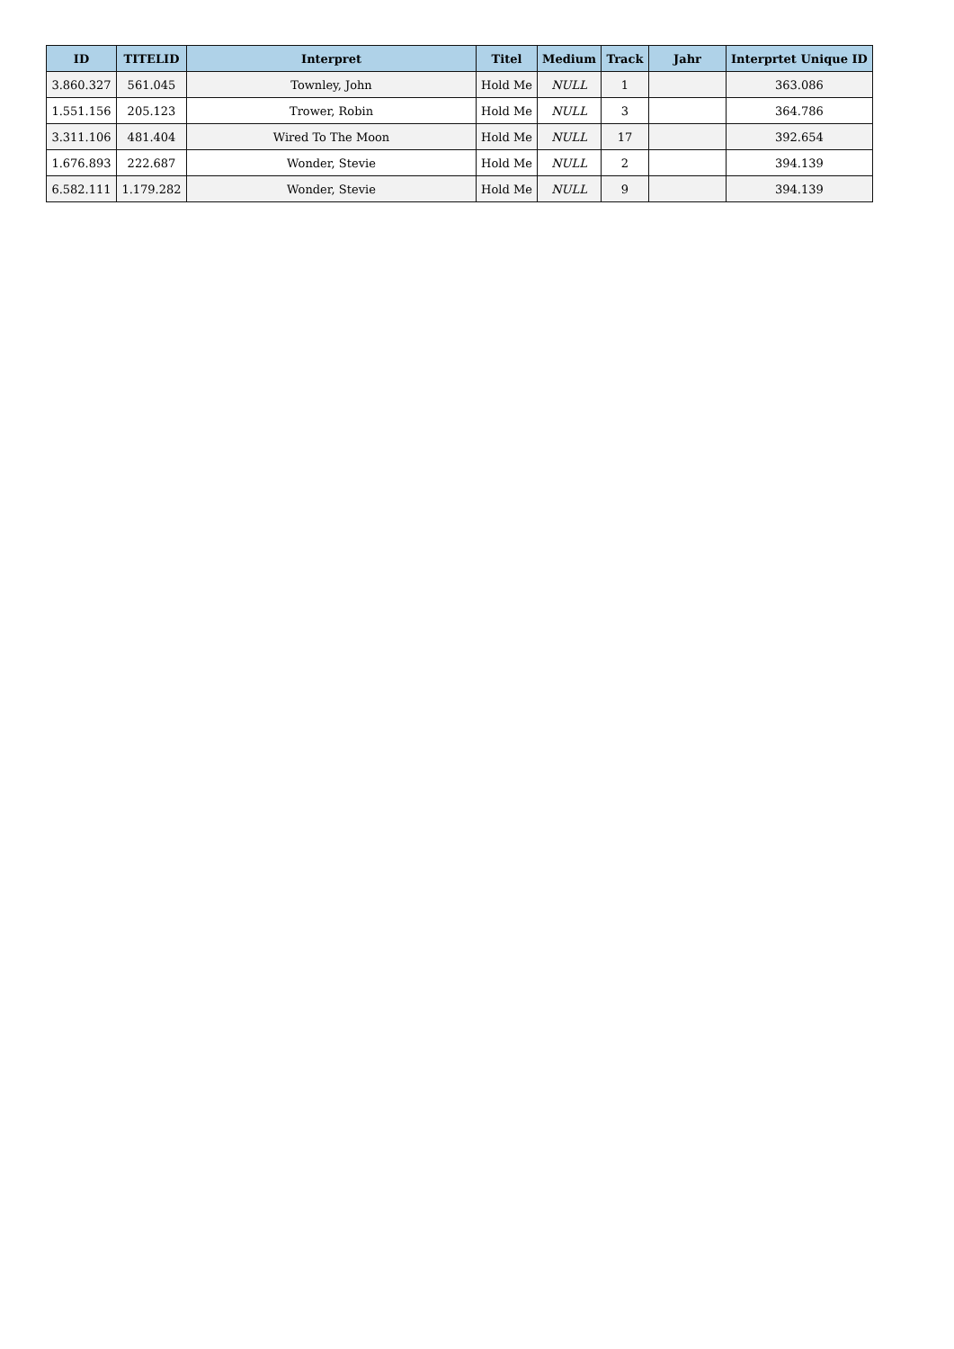| ID | TITELID | Interpret | Titel | Medium | Track | Jahr | Interprtet Unique ID |
| --- | --- | --- | --- | --- | --- | --- | --- |
| 3.860.327 | 561.045 | Townley, John | Hold Me | NULL | 1 | | 363.086 |
| 1.551.156 | 205.123 | Trower, Robin | Hold Me | NULL | 3 | | 364.786 |
| 3.311.106 | 481.404 | Wired To The Moon | Hold Me | NULL | 17 | | 392.654 |
| 1.676.893 | 222.687 | Wonder, Stevie | Hold Me | NULL | 2 | | 394.139 |
| 6.582.111 | 1.179.282 | Wonder, Stevie | Hold Me | NULL | 9 | | 394.139 |